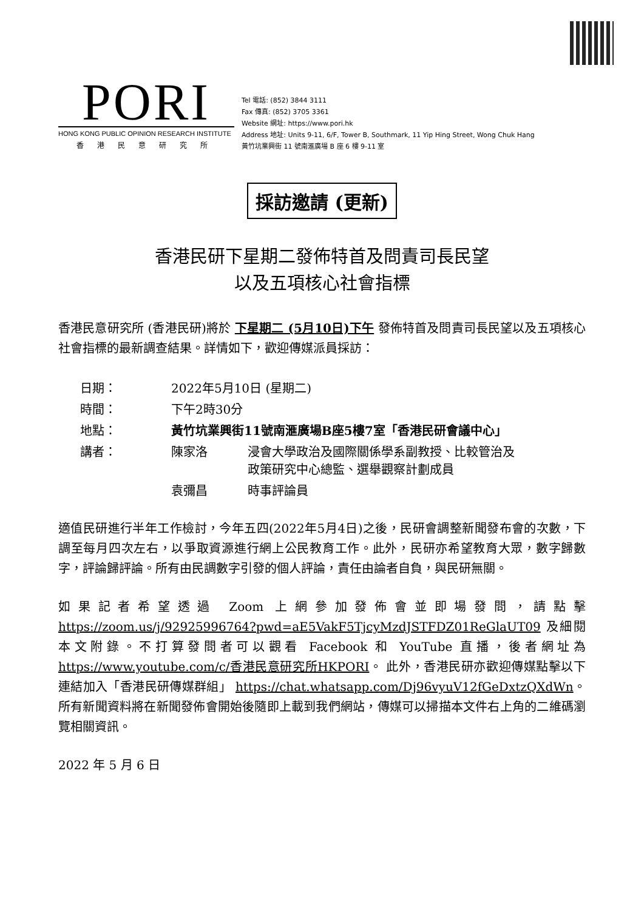PORI
HONG KONG PUBLIC OPINION RESEARCH INSTITUTE
香港民意研究所
Tel 電話: (852) 3844 3111
Fax 傳真: (852) 3705 3361
Website 網址: https://www.pori.hk
Address 地址: Units 9-11, 6/F, Tower B, Southmark, 11 Yip Hing Street, Wong Chuk Hang
黃竹坑業興街 11 號南滙廣場 B 座 6 樓 9-11 室
採訪邀請 (更新)
香港民研下星期二發佈特首及問責司長民望
以及五項核心社會指標
香港民意研究所 (香港民研)將於 下星期二 (5月10日)下午 發佈特首及問責司長民望以及五項核心社會指標的最新調查結果。詳情如下，歡迎傳媒派員採訪：
| 日期： | 2022年5月10日 (星期二) | |
| 時間： | 下午2時30分 | |
| 地點： | 黃竹坑業興街11號南滙廣場B座5樓7室「香港民研會議中心」 | |
| 講者： | 陳家洛 | 浸會大學政治及國際關係學系副教授、比較管治及 政策研究中心總監、選舉觀察計劃成員 |
| | 袁彌昌 | 時事評論員 |
適值民研進行半年工作檢討，今年五四(2022年5月4日)之後，民研會調整新聞發布會的次數，下調至每月四次左右，以爭取資源進行網上公民教育工作。此外，民研亦希望教育大眾，數字歸數字，評論歸評論。所有由民調數字引發的個人評論，責任由論者自負，與民研無關。
如果記者希望透過 Zoom 上網參加發佈會並即場發問，請點擊 https://zoom.us/j/92925996764?pwd=aE5VakF5TjcyMzdJSTFDZ01ReGlaUT09 及細閱本文附錄。不打算發問者可以觀看 Facebook 和 YouTube 直播，後者網址為 https://www.youtube.com/c/香港民意研究所HKPORI。 此外，香港民研亦歡迎傳媒點擊以下連結加入「香港民研傳媒群組」 https://chat.whatsapp.com/Dj96vyuV12fGeDxtzQXdWn。所有新聞資料將在新聞發佈會開始後隨即上載到我們網站，傳媒可以掃描本文件右上角的二維碼瀏覽相關資訊。
2022 年 5 月 6 日